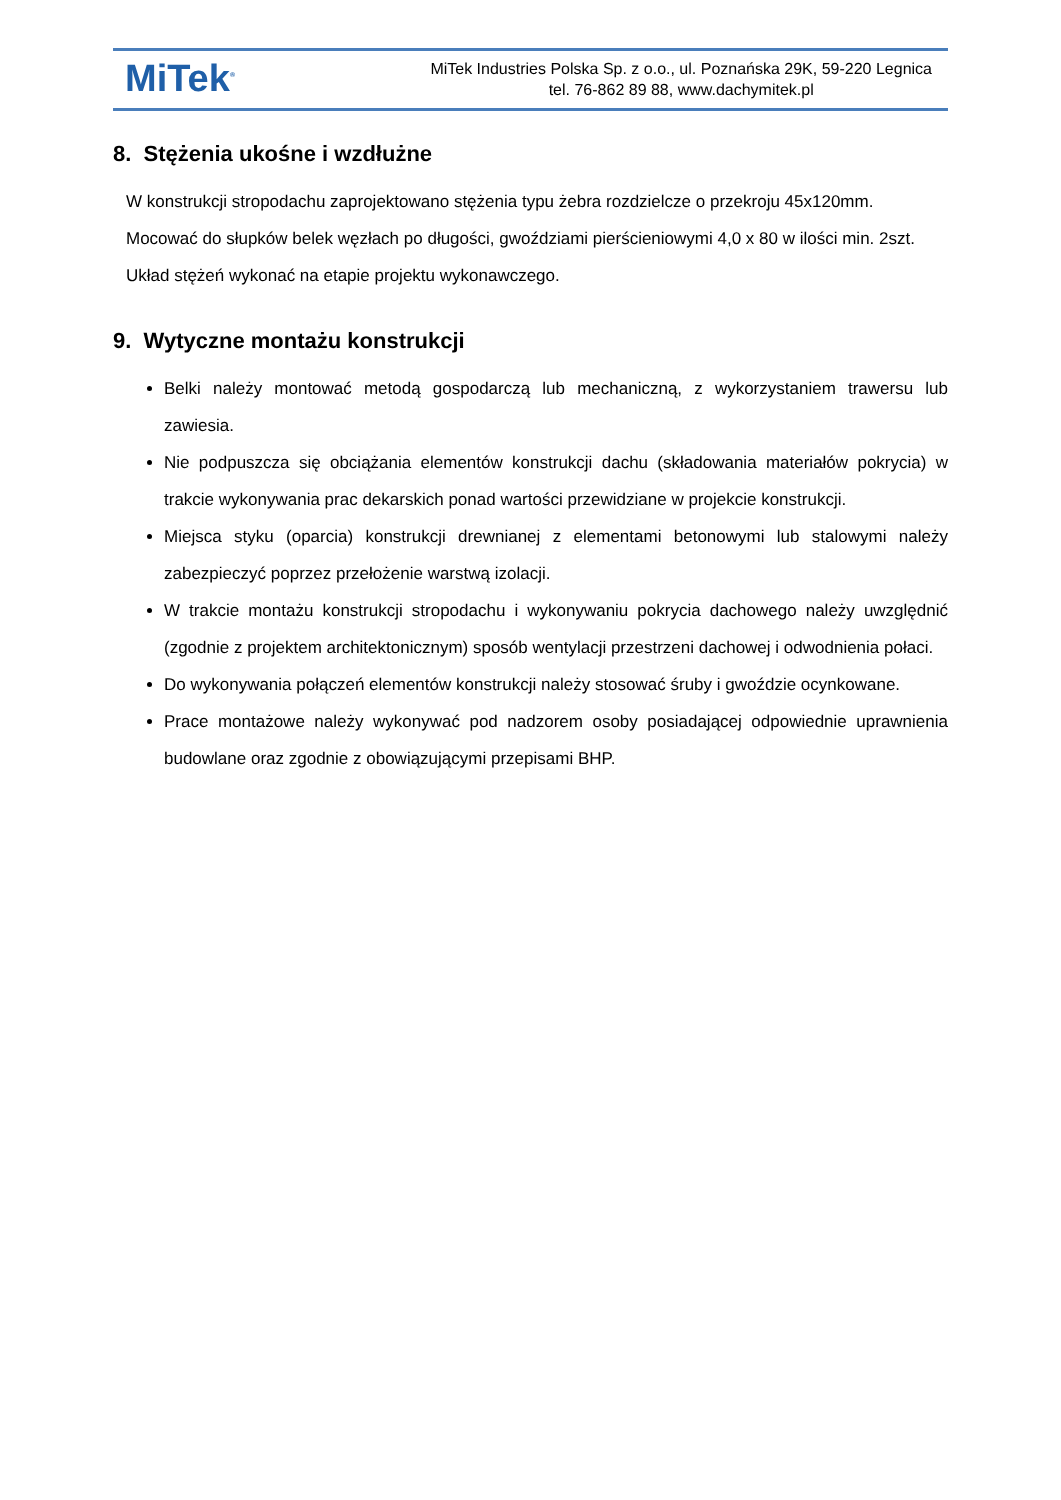MiTek<sup>®</sup>
MiTek Industries Polska Sp. z o.o., ul. Poznańska 29K, 59-220 Legnica
tel. 76-862 89 88, www.dachymitek.pl
8. Stężenia ukośne i wzdłużne
W konstrukcji stropodachu zaprojektowano stężenia typu żebra rozdzielcze o przekroju 45x120mm.
Mocować do słupków belek węzłach po długości, gwoździami pierścieniowymi 4,0 x 80 w ilości min. 2szt.
Układ stężeń wykonać na etapie projektu wykonawczego.
9. Wytyczne montażu konstrukcji
Belki należy montować metodą gospodarczą lub mechaniczną, z wykorzystaniem trawersu lub zawiesia.
Nie podpuszcza się obciążania elementów konstrukcji dachu (składowania materiałów pokrycia) w trakcie wykonywania prac dekarskich ponad wartości przewidziane w projekcie konstrukcji.
Miejsca styku (oparcia) konstrukcji drewnianej z elementami betonowymi lub stalowymi należy zabezpieczyć poprzez przełożenie warstwą izolacji.
W trakcie montażu konstrukcji stropodachu i wykonywaniu pokrycia dachowego należy uwzględnić (zgodnie z projektem architektonicznym) sposób wentylacji przestrzeni dachowej i odwodnienia połaci.
Do wykonywania połączeń elementów konstrukcji należy stosować śruby i gwoździe ocynkowane.
Prace montażowe należy wykonywać pod nadzorem osoby posiadającej odpowiednie uprawnienia budowlane oraz zgodnie z obowiązującymi przepisami BHP.